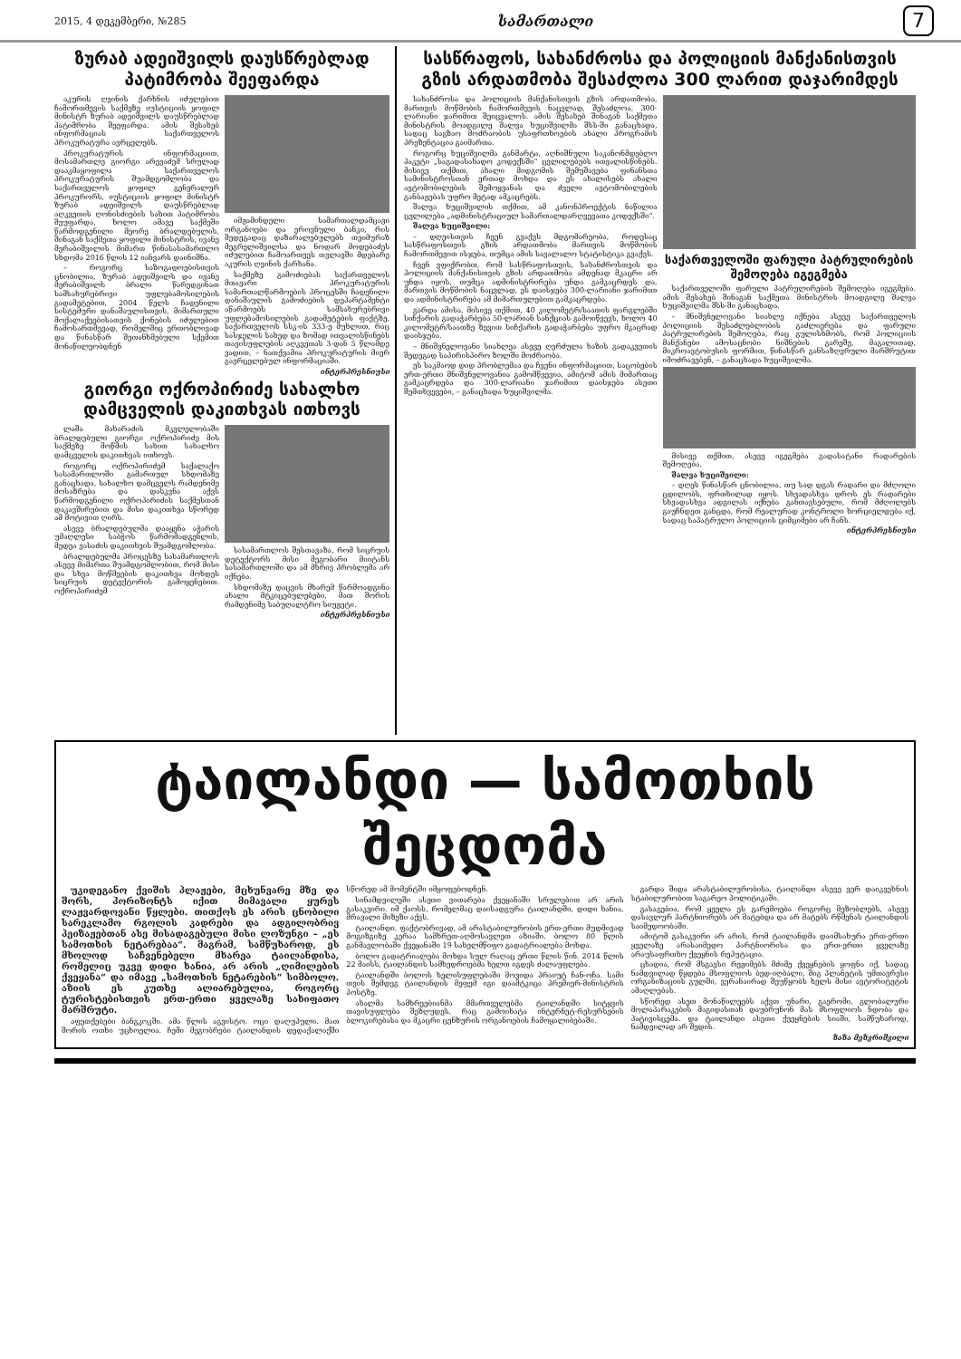2015, 4 დეკემბერი, №285 სამართალი 7
ზურაბ ადეიშვილს დაუსწრებლად პატიმრობა შეეფარდა
აკურის ღვინის ქარხნის იძულებით ჩამორთმევის საქმეზე იუსტიციის ყოფილ მინისტრ ზურაბ ადეიშვილს დაუსწრებლად პატიმრობა შეეფარდა. ამის შესახებ ინფორმაციას საქართველოს პროკურატურა ავრცელებს.
პროკურატურის ინფორმაციით, მოსამართლე გიორგი არევაძემ სრულად დააკმაყოფილა საქართველოს პროკურატურის შუამდგომლობა და საქართველოს ყოფილ გენერალურ პროკურორს, იუსტიციის ყოფილ მინისტრ ზურაბ ადეიშვილს დაუსწრებლად აღკვეთის ღონისძიების სახით პატიმრობა შეუფარდა, ხოლო ამავე საქმეში წარმოდგენილი მეორე ბრალდებულის, შინაგან საქმეთა ყოფილი მინისტრის, ივანე მერაბიშვილის მიმართ წინასასამართლო სხდომა 2016 წლის 12 იანვარს დაინიშნა.
– როგორც საზოგადოებისთვის ცნობილია, ზურაბ ადეიშვილს და ივანე მერაბიშვილს ბრალი წარედგინათ სამსახურებრივი უფლებამოსილების გადამეტებით, 2004 წელს ჩადენილი სისტემური დანაშაულისთვის, მიმართული მოქალაქეებისათვის ქონების იძულებით ჩამოსართმევად, რომელშიც ერთობლივად და წინასწარ შეთანხმებული სქემით მონაწილეობდნენ
იმჟამინდელი სამართალდამცავი ორგანოები და ეროვნული ბანკი, რის შედეგადაც დაზარალებულებს თეიმურაზ მეგრელიშვილსა და ნოდარ მოდებაძეს იძულებით ჩამოართვეს თვლავში მდებარე აკურის ღვინის ქარხანა.
საქმეზე გამოძიებას საქართველოს მთავარი პროკურატურის სამართალწარმოების პროცესში ჩადენილი დანაშაულის გამოძიების დეპარტამენტი აწარმოებს სამსახურებრივი უფლებამოსილების გადამეტების ფაქტზე, საქართველოს სსკ-ის 333-ე მუხლით, რაც სასჯელის სახედ და ზომად ითვალისწინებს თავისუფლების აღკვეთას 3-დან 5 წლამდე ვადით, – ნათქვამია პროკურატურის მიერ გავრცელებულ ინფორმაციაში.
ინტერპრესნიუსი
გიორგი ოქროპირიძე სახალხო დამცველის დაკითხვას ითხოვს
ლაშა მახარაძის მკვლელობაში ბრალდებული გიორგი ოქროპირიძე მის საქმეზე მოწმის სახით სახალხო დამცველის დაკითხვას ითხოვს.
როგორც ოქროპირიძემ საქალაქო სასამართლოში გამართულ სხდომაზე განაცხადა, სახალხო დამცველს რამდენიმე მოსაზრება და დასკვნა აქვს წარმოდგენილი ოქროპირიძის საქმესთან დაკავშირებით და მისი დაკითხვა სწორედ ამ მოტივით ღირს.
ასევე ბრალდებულმა დააყენა აჭარის უმაღლესი საბჭოს წარმომადგენლის, მედეა ვასაძის დაკითხვის შუამდგომლობა.
ბრალდებულმა პროცესზე სასამართლოს ასევე მიმართა შუამდგომლობით, რომ მისი და სხვა მოწმეების დაკითხვა მოხდეს სიცრუის დეტექტორის გამოყენებით. ოქროპირიძემ
სასამართლოს შესთავაზა, რომ სიცრუის დეტექტორს მისი მეგობარი მიიტანს სასამართლოში და ამ მხრივ პრობლემა არ იქნება.
სხდომაზე დაცვის მხარემ წარმოადგინა ახალი მტკიცებულებები, მათ შორის რამდენიმე საბუღალტრო სიუჟეტი.
ინტერპრესნიუსი
სასწრაფოს, სახანძროსა და პოლიციის მანქანისთვის გზის არდათმობა შესაძლოა 300 ლარით დაჯარიმდეს
სახანძროსა და პოლიციის მანქანისთვის გზის არდათმობა, მართვის მოწმობის ჩამორთმევის ნაცვლად, შესაძლოა, 300-ლარიანი ჯარიმით შეიცვალოს. ამის შესახებ შინაგან საქმეთა მინისტრის მოადგილე შალვა ხუციშვილმა შსს-ში განაცხადა, სადაც საგზაო მოძრაობის უსაფრთხოების ახალი პროგრამის პრეზენტაცია გაიმართა.
როგორც ხუციშვილმა განმარტა, აღნიშნული საკანონმდებლო პაკეტი „საგადასახადო კოდექსში“ ცვლილებებს ითვალისწინებს. მისივე თქმით, ახალი მიდგომის შემუშავება ფინანსთა სამინისტროსთან ერთად მოხდა და ეს ახალისებს ახალი ავტომობილების შემოყვანას და ძველი ავტომობილების განბაჟებას უფრო მეტად ამკაცრებს.
შალვა ხუციშვილის თქმით, ამ კანონპროექტის ნაწილია ცვლილება „ადმინისტრაციულ სამართალდარღვევათა კოდექსში“.
შალვა ხუციშვილი:
– დღეისთვის ჩვენ გვაქვს მდგომარეობა, როდესაც სასწრაფოსთვის გზის არდათმობა მართვის მოწმობის ჩამორთმევით ისჯება, თუმცა ამის სავალალო სტატისტიკა გვაქვს.
ჩვენ ვფიქრობთ, რომ სასწრაფოსთვის, სახანძროსთვის და პოლიციის მანქანისთვის გზის არდათმობა ამდენად მკაცრი არ უნდა იყოს, თუმცა ადმინისტრირება უნდა გამკაცრდეს და, მართვის მოწმობის ნაცვლად, ეს დაისჯება 300-ლარიანი ჯარიმით და ადმინისტრირება ამ მიმართულებით გამკაცრდება.
გარდა ამისა, მისივე თქმით, 40 კილომეტრ/საათის ფარგლებში სიჩქარის გადაჭარბება 50-ლარიან სანქციას გამოიწვევს, ხოლო 40 კილომეტრ/საათზე ზევით სიჩქარის გადაჭარბება უფრო მკაცრად დაისჯება.
– მნიშვნელოვანი სიახლეა ასევე ღერძულა ხაზის გადაკვეთის შედეგად საპირისპირო ზოლში მოძრაობა.
ეს საკმაოდ დიდ პრობლემაა და ჩვენი ინფორმაციით, საცობების ერთ-ერთი მნიშვნელოვანია გამომწვევია, ამიტომ ამის მიმართაც გამკაცრდება და 300-ლარიანი ჯარიმით დაისჯება ასეთი შემთხვევები, – განაცხადა ხუციშვილმა.
საქართველოში ფარული პატრულირების შემოღება იგეგმება
საქართველოში ფარული პატრულირების შემოღება იგეგმება. ამის შესახებ შინაგან საქმეთა მინისტრის მოადგილე შალვა ხუციშვილმა შსს-ში განაცხადა.
– მნიშვნელოვანი სიახლე იქნება ასევე საქართველოს პოლიციის შესაძლებლობის გაძლიერება და ფარული პატრულირების შემოღება, რაც გულისხმობს, რომ პოლიციის მანქანები ამოსაცნობი ნიშნების გარეშე, მაგალითად, მიკროავტობუსის ფორმით, წინასწარ განსაზღვრული მარშრუტით იმოძრავებენ, – განაცხადა ხუციშვილმა.
მისივე თქმით, ასევე იგეგმება გადასატანი რადარების შემოღება.
შალვა ხუციშვილი:
– დღეს წინასწარ ცნობილია, თუ სად დგას რადარი და მძღოლი ცდილობს, ფრთხილად იყოს. სხვადასხვა დროს ეს რადარები სხვადასხვა ადგილას იქნება განთავსებული, რომ მძღოლებს გაუჩნდეთ განცდა, რომ რეალურად კონტროლი ხორციელდება იქ, სადაც საპატრულო პოლიციის ციმციმები არ ჩანს.
ინტერპრესნიუსი
ტაილანდი — სამოთხის შეცდომა
უკიდეგანო ქვიშის პლაჟები, მცხუნვარე მზე და შორს, ჰორიზონტს იქით მიმავალი ყურეს ლაჟვარდოვანი წყლები. თითქოს ეს არის ცნობილი სარეკლამო რგოლის კადრები და ადგილობრივ პეიზაჟებთან ასე მისადაგებული მისი ლოზუნგი – „ეს სამოთხის ნეტარებაა“. მაგრამ, სამწუხაროდ, ეს მხოლოდ საჩვენებელი მხარეა ტაილანდისა, რომელიც უკვე დიდი ხანია, არ არის „ღიმილების ქვეყანა“ და იმავე „სამოთხის ნეტარების“ სიმბოლო. აზიის ეს კუთხე ალიარებულია, როგორც ტურისტებისთვის ერთ-ერთი ყველაზე სახიფათო მარშრუტი.
აფეთქებები ბანგკოკში. ამა წლის აგვისტო. ოცი დაღუპული. მათ შორის ოთხი უცხოელია. ჩემი მეგობრები ტაილანდის დედაქალაქში სწორედ ამ მომენტში იმყოფებოდნენ.
სინამდვილეში ასეთი ვითარება ქვეყანაში სრულებით არ არის გასაკვირი. იმ ქაოსს, რომელმაც დაისადგურა ტაილანდში, დიდი ხანია, მრავალი მიზეზი აქვს.
ტაილანდი, ფაქტობრივად, ამ არასტაბილურობის ერთ-ერთი მუდმივად მოგიზგიზე კერაა სამხრეთ-აღმოსავლეთ აზიაში. ბოლო 80 წლის განმავლობაში ქვეყანაში 19 სახელმწიფო გადატრიალება მოხდა.
ბოლო გადატრიალება მოხდა სულ რაღაც ერთი წლის წინ. 2014 წლის 22 მაისს, ტაილანდის სამხედროებმა ხელთ იგდეს ძალაუფლება.
ტაილანდში ბოლოს ხელისუფლებაში მოვიდა პრაიუტ ჩან-ოჩა. სამი თვის შემდეგ ტაილანდის მეფემ იგი დაამტკიცა პრემიერ-მინისტრის პოსტზე.
ახალმა სამხრეებიანმა მმართველებმა ტაილანდში სიტყვის თავისუფლება შეზღუდეს, რაც გამოიხატა ინტერნეტ-რესურსების ბლოკირებასა და მკაცრი ცენზურის ორგანოების ჩამოყალიბებაში.
გარდა შიდა არასტაბილურობისა, ტაილანდი ასევე ვერ დაიკვეხნის სტაბილურობით საგარეო პოლიტიკაში.
გასაგებია, რომ ყველა ეს გარემოება როგორც მეზობლებს, ასევე დასავლურ პარტნიორებს არ მატებდა და არ მატებს რწმენას ტაილანდის საიმედოობაში.
ამიტომ გასაკვირი არ არის, რომ ტაილანდმა დაიმსახურა ერთ-ერთი ყველაზე არასაიმედო პარტნიორისა და ერთ-ერთი ყველაზე არაუსაფრთხო ქვეყნის რეპუტაცია.
ცხადია, რომ მსგავსი რეჟიმებს მძიმე ქვეყნების ყოფნა იქ, სადაც ნამდვილად წყდება მსოფლიოს ბედ-იღბალი, შიგ პლანეტის უმთავრესი ორგანიზაციის გულში, ვერანაირად შეუწყობს ხელს მისი ავტორიტეტის ამაღლებას.
სწორედ ასეთ მონაწილეებს აქვთ უნარი, გაერომი, გლობალური მოლაპარაკების მაგიდასთან დაუბრუნონ მას მსოფლიოს ნდობა და პატივისცემა. და ტაილანდი ასეთი ქვეყნების სიაში, სამწუხაროდ, ნამდვილად არ შედის.
ზაზა მეზვრიშვილი